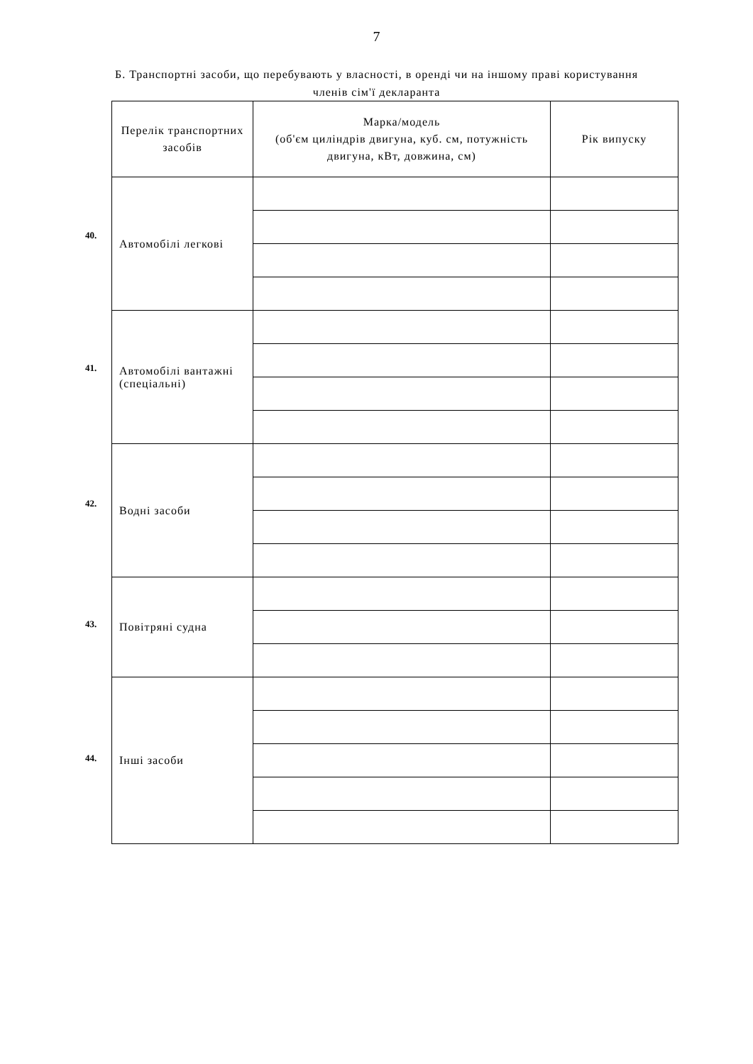7
Б. Транспортні засоби, що перебувають у власності, в оренді чи на іншому праві користування членів сім'ї декларанта
40.
41.
42.
43.
44.
| Перелік транспортних засобів | Марка/модель (об'єм циліндрів двигуна, куб. см, потужність двигуна, кВт, довжина, см) | Рік випуску |
| --- | --- | --- |
| Автомобілі легкові | | |
| Автомобілі вантажні (спеціальні) | | |
| Водні засоби | | |
| Повітряні судна | | |
| Інші засоби | | |